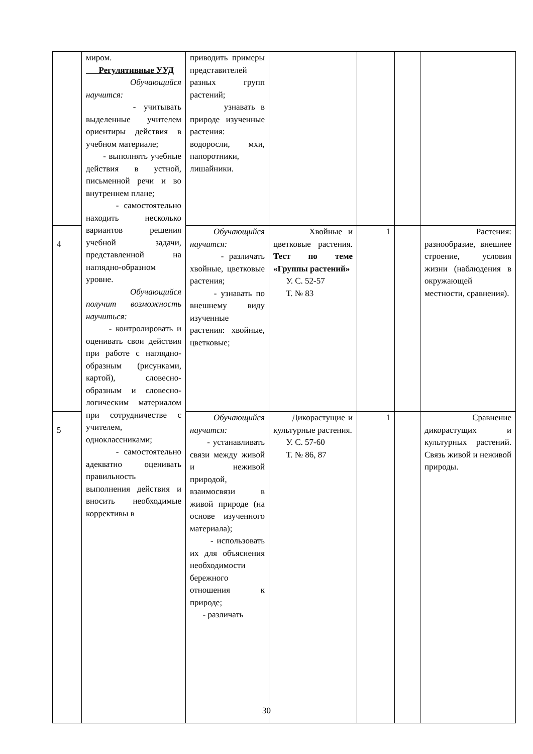| | миром. Регулятивные УУД Обучающийся научится: - учитывать выделенные учителем ориентиры действия в учебном материале; - выполнять учебные действия в устной, письменной речи и во внутреннем плане; - самостоятельно находить несколько вариантов решения учебной задачи, представленной на наглядно-образном уровне. Обучающийся получит возможность научиться: - контролировать и оценивать свои действия при работе с наглядно-образным (рисунками, картой), словесно-образным и словесно-логическим материалом при сотрудничестве с учителем, одноклассниками; - самостоятельно адекватно оценивать правильность выполнения действия и вносить необходимые коррективы в | приводить примеры представителей разных групп растений; узнавать в природе изученные растения: водоросли, мхи, папоротники, лишайники. | | | | |
| 4 | | Обучающийся научится: - различать хвойные, цветковые растения; - узнавать по внешнему виду изученные растения: хвойные, цветковые; | Хвойные и цветковые растения. Тест по теме «Группы растений» У. С. 52-57 Т. № 83 | 1 | | Растения: разнообразие, внешнее строение, условия жизни (наблюдения в окружающей местности, сравнения). |
| 5 | | Обучающийся научится: - устанавливать связи между живой и неживой природой, взаимосвязи в живой природе (на основе изученного материала); - использовать их для объяснения необходимости бережного отношения к природе; - различать | Дикорастущие и культурные растения. У. С. 57-60 Т. № 86, 87 | 1 | | Сравнение дикорастущих и культурных растений. Связь живой и неживой природы. |
30